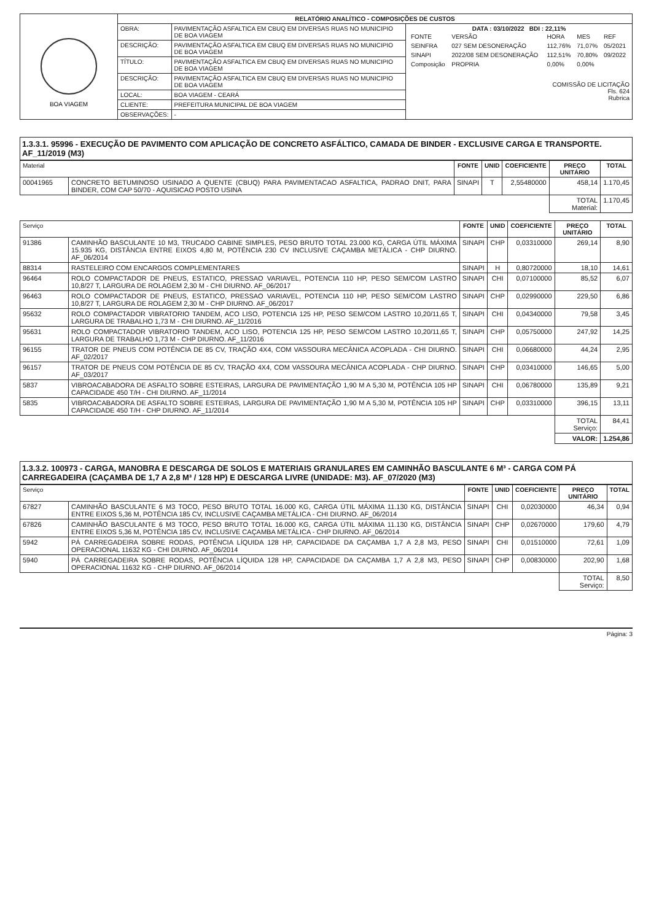| BOA VIAGEM | RELATÓRIO ANALÍTICO - COMPOSIÇÕES DE CUSTOS | | |
| | OBRA: | PAVIMENTAÇÃO ASFALTICA EM CBUQ EM DIVERSAS RUAS NO MUNICIPIO DE BOA VIAGEM | DATA : 03/10/2022 BDI : 22,11% / FONTE / VERSÃO / HORA / MES / REF / / SEINFRA / 027 SEM DESONERAÇÃO / 112,76% / 71,07% / 05/2021 / / SINAPI / 2022/08 SEM DESONERAÇÃO / 112,51% / 70,80% / 09/2022 / / Composição / PROPRIA / 0,00% / 0,00% / / COMISSÃO DE LICITAÇÃO Fls. 624 Rubrica |
| | DESCRIÇÃO: | PAVIMENTAÇÃO ASFALTICA EM CBUQ EM DIVERSAS RUAS NO MUNICIPIO DE BOA VIAGEM | |
| | TÍTULO: | PAVIMENTAÇÃO ASFALTICA EM CBUQ EM DIVERSAS RUAS NO MUNICIPIO DE BOA VIAGEM | |
| | DESCRIÇÃO: | PAVIMENTAÇÃO ASFALTICA EM CBUQ EM DIVERSAS RUAS NO MUNICIPIO DE BOA VIAGEM | |
| | LOCAL: | BOA VIAGEM - CEARÁ | |
| | CLIENTE: | PREFEITURA MUNICIPAL DE BOA VIAGEM | |
| | OBSERVAÇÕES: | - | |
1.3.3.1. 95996 - EXECUÇÃO DE PAVIMENTO COM APLICAÇÃO DE CONCRETO ASFÁLTICO, CAMADA DE BINDER - EXCLUSIVE CARGA E TRANSPORTE. AF_11/2019 (M3)
| Material | | FONTE | UNID | COEFICIENTE | PREÇO UNITÁRIO | TOTAL |
| --- | --- | --- | --- | --- | --- | --- |
| 00041965 | CONCRETO BETUMINOSO USINADO A QUENTE (CBUQ) PARA PAVIMENTACAO ASFALTICA, PADRAO DNIT, PARA BINDER, COM CAP 50/70 - AQUISICAO POSTO USINA | SINAPI | T | 2,55480000 | 458,14 | 1.170,45 |
| | | | | | TOTAL Material: | 1.170,45 |
| Serviço | | FONTE | UNID | COEFICIENTE | PREÇO UNITÁRIO | TOTAL |
| --- | --- | --- | --- | --- | --- | --- |
| 91386 | CAMINHÃO BASCULANTE 10 M3, TRUCADO CABINE SIMPLES, PESO BRUTO TOTAL 23.000 KG, CARGA ÚTIL MÁXIMA 15.935 KG, DISTÂNCIA ENTRE EIXOS 4,80 M, POTÊNCIA 230 CV INCLUSIVE CAÇAMBA METÁLICA - CHP DIURNO. AF_06/2014 | SINAPI | CHP | 0,03310000 | 269,14 | 8,90 |
| 88314 | RASTELEIRO COM ENCARGOS COMPLEMENTARES | SINAPI | H | 0,80720000 | 18,10 | 14,61 |
| 96464 | ROLO COMPACTADOR DE PNEUS, ESTATICO, PRESSAO VARIAVEL, POTENCIA 110 HP, PESO SEM/COM LASTRO 10,8/27 T, LARGURA DE ROLAGEM 2,30 M - CHI DIURNO. AF_06/2017 | SINAPI | CHI | 0,07100000 | 85,52 | 6,07 |
| 96463 | ROLO COMPACTADOR DE PNEUS, ESTATICO, PRESSAO VARIAVEL, POTENCIA 110 HP, PESO SEM/COM LASTRO 10,8/27 T, LARGURA DE ROLAGEM 2,30 M - CHP DIURNO. AF_06/2017 | SINAPI | CHP | 0,02990000 | 229,50 | 6,86 |
| 95632 | ROLO COMPACTADOR VIBRATORIO TANDEM, ACO LISO, POTENCIA 125 HP, PESO SEM/COM LASTRO 10,20/11,65 T, LARGURA DE TRABALHO 1,73 M - CHI DIURNO. AF_11/2016 | SINAPI | CHI | 0,04340000 | 79,58 | 3,45 |
| 95631 | ROLO COMPACTADOR VIBRATORIO TANDEM, ACO LISO, POTENCIA 125 HP, PESO SEM/COM LASTRO 10,20/11,65 T, LARGURA DE TRABALHO 1,73 M - CHP DIURNO. AF_11/2016 | SINAPI | CHP | 0,05750000 | 247,92 | 14,25 |
| 96155 | TRATOR DE PNEUS COM POTÊNCIA DE 85 CV, TRAÇÃO 4X4, COM VASSOURA MECÂNICA ACOPLADA - CHI DIURNO. AF_02/2017 | SINAPI | CHI | 0,06680000 | 44,24 | 2,95 |
| 96157 | TRATOR DE PNEUS COM POTÊNCIA DE 85 CV, TRAÇÃO 4X4, COM VASSOURA MECÂNICA ACOPLADA - CHP DIURNO. AF_03/2017 | SINAPI | CHP | 0,03410000 | 146,65 | 5,00 |
| 5837 | VIBROACABADORA DE ASFALTO SOBRE ESTEIRAS, LARGURA DE PAVIMENTAÇÃO 1,90 M A 5,30 M, POTÊNCIA 105 HP CAPACIDADE 450 T/H - CHI DIURNO. AF_11/2014 | SINAPI | CHI | 0,06780000 | 135,89 | 9,21 |
| 5835 | VIBROACABADORA DE ASFALTO SOBRE ESTEIRAS, LARGURA DE PAVIMENTAÇÃO 1,90 M A 5,30 M, POTÊNCIA 105 HP CAPACIDADE 450 T/H - CHP DIURNO. AF_11/2014 | SINAPI | CHP | 0,03310000 | 396,15 | 13,11 |
| | | | | | TOTAL Serviço: | 84,41 |
| | | | | | VALOR: | 1.254,86 |
1.3.3.2. 100973 - CARGA, MANOBRA E DESCARGA DE SOLOS E MATERIAIS GRANULARES EM CAMINHÃO BASCULANTE 6 M³ - CARGA COM PÁ CARREGADEIRA (CAÇAMBA DE 1,7 A 2,8 M³ / 128 HP) E DESCARGA LIVRE (UNIDADE: M3). AF_07/2020 (M3)
| Serviço | | FONTE | UNID | COEFICIENTE | PREÇO UNITÁRIO | TOTAL |
| --- | --- | --- | --- | --- | --- | --- |
| 67827 | CAMINHÃO BASCULANTE 6 M3 TOCO, PESO BRUTO TOTAL 16.000 KG, CARGA ÚTIL MÁXIMA 11.130 KG, DISTÂNCIA ENTRE EIXOS 5,36 M, POTÊNCIA 185 CV, INCLUSIVE CAÇAMBA METÁLICA - CHI DIURNO. AF_06/2014 | SINAPI | CHI | 0,02030000 | 46,34 | 0,94 |
| 67826 | CAMINHÃO BASCULANTE 6 M3 TOCO, PESO BRUTO TOTAL 16.000 KG, CARGA ÚTIL MÁXIMA 11.130 KG, DISTÂNCIA ENTRE EIXOS 5,36 M, POTÊNCIA 185 CV, INCLUSIVE CAÇAMBA METÁLICA - CHP DIURNO. AF_06/2014 | SINAPI | CHP | 0,02670000 | 179,60 | 4,79 |
| 5942 | PÁ CARREGADEIRA SOBRE RODAS, POTÊNCIA LÍQUIDA 128 HP, CAPACIDADE DA CAÇAMBA 1,7 A 2,8 M3, PESO OPERACIONAL 11632 KG - CHI DIURNO. AF_06/2014 | SINAPI | CHI | 0,01510000 | 72,61 | 1,09 |
| 5940 | PÁ CARREGADEIRA SOBRE RODAS, POTÊNCIA LÍQUIDA 128 HP, CAPACIDADE DA CAÇAMBA 1,7 A 2,8 M3, PESO OPERACIONAL 11632 KG - CHP DIURNO. AF_06/2014 | SINAPI | CHP | 0,00830000 | 202,90 | 1,68 |
| | | | | | TOTAL Serviço: | 8,50 |
Página: 3